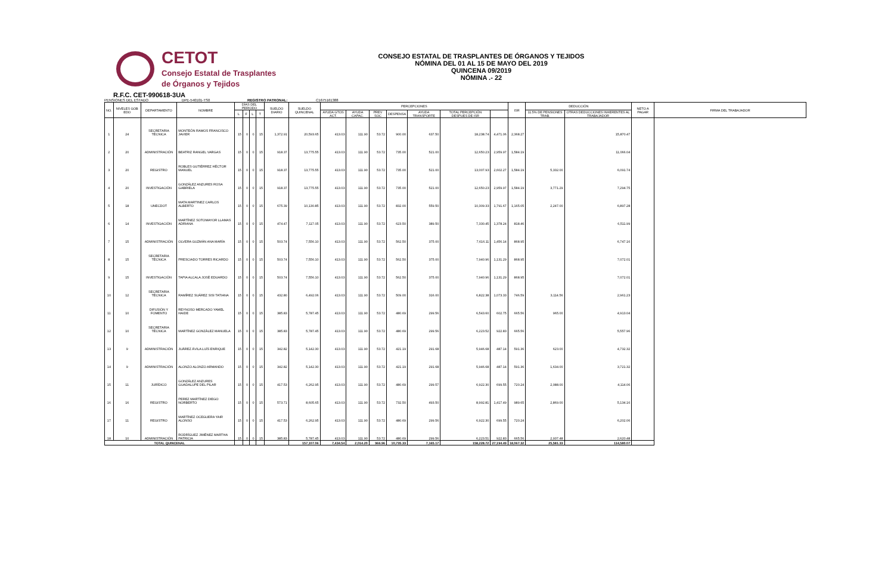CETOT
Consejo Estatal de Trasplantes
de Órganos y Tejidos
CONSEJO ESTATAL DE TRASPLANTES DE ÓRGANOS Y TEJIDOS
NÓMINA DEL 01 AL 15 DE MAYO DEL 2019
QUINCENA 09/2019
NÓMINA .- 22
R.F.C. CET-990618-3UA
PENSIONES DEL ESTADO DPE-540101-TS0 REGISTRO PATRONAL: C1675161388
| NO. | NIVELES GOB EDO | DEPARTAMENTO | NOMBRE | DÍAS DEL PERIODO | | | | SUELDO DIARIO | SUELDO QUINCENAL | PERCEPCIONES | | | | | | | ISR | DEDUCCIÓN | | NETO A PAGAR | FIRMA DEL TRABAJADOR |
| --- | --- | --- | --- | --- | --- | --- | --- | --- | --- | --- | --- | --- | --- | --- | --- | --- | --- | --- | --- | --- | --- |
| | | | | L | F | L | T | | | AYUDA GTOS ACT. | AYUDA CAPAC. | PREV SOC | DESPENSA | AYUDA TRANSPORTE | TOTAL PERCEPCIÓN DESPUES DE ISR | | | 11.5% DE PENSIONES TRAB. | OTRAS DEDUCCIONES INHERENTES AL TRABAJADOR | | |
| 1 | 24 | SECRETARIA TÉCNICA | MONTEÓN RAMOS FRANCISCO JAVIER | 15 | 0 | 0 | 15 | 1,372.91 | 20,593.65 | 413.03 | 111.90 | 53.72 | 900.00 | 637.50 | 18,238.74 | 4,471.06 | 2,368.27 | | 15,870.47 | | |
| 2 | 20 | ADMINISTRACIÓN | BEATRIZ RANGEL VARGAS | 15 | 0 | 0 | 15 | 918.37 | 13,775.55 | 413.03 | 111.90 | 53.72 | 735.00 | 521.00 | 12,650.23 | 2,959.97 | 1,584.19 | | 11,066.04 | | |
| 3 | 20 | REGISTRO | ROBLES GUTIÉRREZ HÉCTOR MANUEL | 15 | 0 | 0 | 15 | 918.37 | 13,775.55 | 413.03 | 111.90 | 53.72 | 735.00 | 521.00 | 13,007.93 | 2,602.27 | 1,584.19 | 5,332.00 | 6,091.74 | | |
| 4 | 20 | INVESTIGACIÓN | GONZÁLEZ ANZURES ROSA GABRIELA | 15 | 0 | 0 | 15 | 918.37 | 13,775.55 | 413.03 | 111.90 | 53.72 | 735.00 | 521.00 | 12,650.23 | 2,959.97 | 1,584.19 | 3,771.29 | 7,294.75 | | |
| 5 | 18 | UNECDOT | MATA MARTINEZ CARLOS ALBERTO | 15 | 0 | 0 | 15 | 675.39 | 10,130.85 | 413.03 | 111.90 | 53.72 | 832.00 | 559.50 | 10,309.33 | 1,791.67 | 1,165.05 | 2,247.00 | 6,897.28 | | |
| 6 | 14 | INVESTIGACIÓN | MARTÍNEZ SOTOMAYOR LLAMAS ADRIANA | 15 | 0 | 0 | 15 | 474.47 | 7,117.05 | 413.03 | 111.90 | 53.72 | 623.50 | 389.50 | 7,330.45 | 1,378.24 | 818.46 | | 6,511.99 | | |
| 7 | 15 | ADMINISTRACIÓN | OLVERA GUZMÁN ANA MARÍA | 15 | 0 | 0 | 15 | 503.74 | 7,556.10 | 413.03 | 111.90 | 53.72 | 562.50 | 375.00 | 7,616.11 | 1,456.14 | 868.95 | | 6,747.16 | | |
| 8 | 15 | SECRETARIA TÉCNICA | PRESCIADO TORRES RICARDO | 15 | 0 | 0 | 15 | 503.74 | 7,556.10 | 413.03 | 111.90 | 53.72 | 562.50 | 375.00 | 7,940.96 | 1,131.29 | 868.95 | | 7,072.01 | | |
| 9 | 15 | INVESTIGACIÓN | TAPIA ALCALA JOSÉ EDUARDO | 15 | 0 | 0 | 15 | 503.74 | 7,556.10 | 413.03 | 111.90 | 53.72 | 562.50 | 375.00 | 7,940.96 | 1,131.29 | 868.95 | | 7,072.01 | | |
| 10 | 12 | SECRETARIA TÉCNICA | RAMÍREZ SUÁREZ SISI TATIANA | 15 | 0 | 0 | 15 | 432.80 | 6,492.06 | 413.03 | 111.90 | 53.72 | 509.00 | 316.00 | 6,822.38 | 1,073.33 | 746.59 | 3,114.56 | 2,961.23 | | |
| 11 | 10 | DIFUSIÓN Y FOMENTO | REYNOSO MERCADO YAMEL HAIDE | 15 | 0 | 0 | 15 | 385.83 | 5,787.45 | 413.03 | 111.90 | 53.72 | 480.69 | 299.56 | 6,543.60 | 602.75 | 665.56 | 965.00 | 4,913.04 | | |
| 12 | 10 | SECRETARIA TÉCNICA | MARTÍNEZ GONZÁLEZ MANUELA | 15 | 0 | 0 | 15 | 385.83 | 5,787.45 | 413.03 | 111.90 | 53.72 | 480.69 | 299.56 | 6,223.52 | 922.83 | 665.56 | | 5,557.96 | | |
| 13 | 9 | ADMINISTRACIÓN | JUÁREZ ÁVILA LUÍS ENRIQUE | 15 | 0 | 0 | 15 | 342.82 | 5,142.30 | 413.03 | 111.90 | 53.72 | 421.19 | 291.68 | 5,946.68 | 487.14 | 591.36 | 623.00 | 4,732.32 | | |
| 14 | 9 | ADMINISTRACIÓN | ALONZO ALONZO ARMANDO | 15 | 0 | 0 | 15 | 342.82 | 5,142.30 | 413.03 | 111.90 | 53.72 | 421.19 | 291.68 | 5,946.68 | 487.14 | 591.36 | 1,634.00 | 3,721.32 | | |
| 15 | 11 | JURÍDICO | GONZÁLEZ ANZURES GUADALUPE DEL PILAR | 15 | 0 | 0 | 15 | 417.53 | 6,262.95 | 413.03 | 111.90 | 53.72 | 480.69 | 299.57 | 6,922.30 | 699.55 | 720.24 | 2,088.00 | 4,114.06 | | |
| 16 | 16 | REGISTRO | PEREZ MARTÍNEZ DIEGO NORBERTO | 15 | 0 | 0 | 15 | 573.71 | 8,605.65 | 413.03 | 111.90 | 53.72 | 732.50 | 493.50 | 8,992.81 | 1,417.49 | 989.65 | 2,869.00 | 5,134.16 | | |
| 17 | 11 | REGISTRO | MARTÍNEZ OCEGUERA YAIR ALONSO | 15 | 0 | 0 | 15 | 417.53 | 6,262.95 | 413.03 | 111.90 | 53.72 | 480.69 | 299.56 | 6,922.30 | 699.55 | 720.24 | | 6,202.06 | | |
| 18 | 10 | ADMINISTRACIÓN | RODRÍGUEZ JIMÉNEZ MARTHA PATRICIA | 15 | 0 | 0 | 15 | 385.83 | 5,787.45 | 413.03 | 111.90 | 53.72 | 480.69 | 299.56 | 6,223.51 | 922.83 | 665.56 | 2,937.48 | 2,620.48 | | |
| TOTAL QUINCENAL | | | | | | | | | 157,107.06 | 7,434.54 | 2,014.20 | 966.96 | 10,735.33 | 7,165.17 | 158,228.72 | 27,194.49 | 18,067.32 | 25,581.33 | 114,580.07 | | |